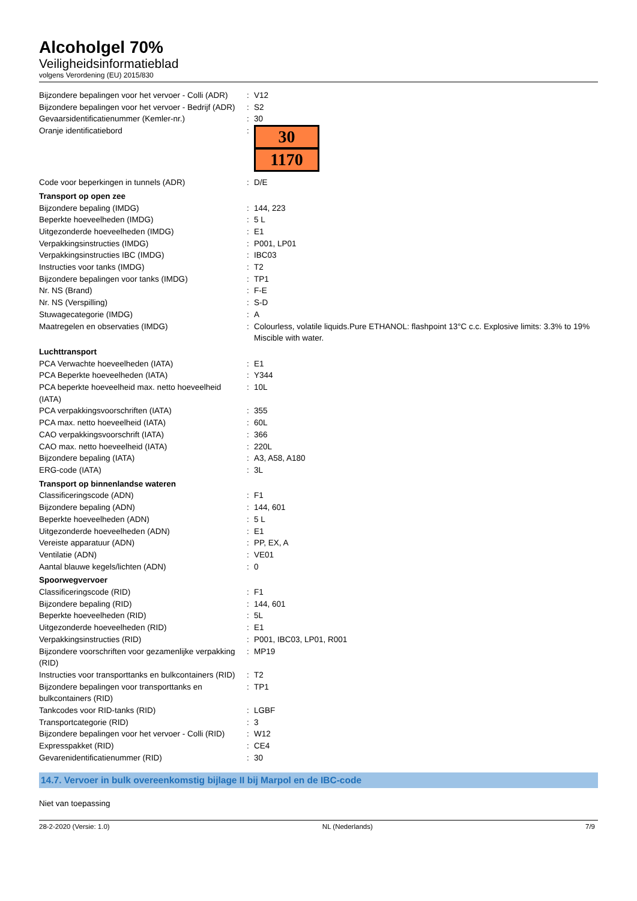Alcoholgel 70%
Veiligheidsinformatieblad
volgens Verordening (EU) 2015/830
| Bijzondere bepalingen voor het vervoer - Colli (ADR) | : | V12 |
| Bijzondere bepalingen voor het vervoer - Bedrijf (ADR) | : | S2 |
| Gevaarsidentificatienummer (Kemler-nr.) | : | 30 |
| Oranje identificatiebord | : | 30 1170 |
| Code voor beperkingen in tunnels (ADR) | : | D/E |
| Transport op open zee | | |
| Bijzondere bepaling (IMDG) | : | 144, 223 |
| Beperkte hoeveelheden (IMDG) | : | 5 L |
| Uitgezonderde hoeveelheden (IMDG) | : | E1 |
| Verpakkingsinstructies (IMDG) | : | P001, LP01 |
| Verpakkingsinstructies IBC (IMDG) | : | IBC03 |
| Instructies voor tanks (IMDG) | : | T2 |
| Bijzondere bepalingen voor tanks (IMDG) | : | TP1 |
| Nr. NS (Brand) | : | F-E |
| Nr. NS (Verspilling) | : | S-D |
| Stuwagecategorie (IMDG) | : | A |
| Maatregelen en observaties (IMDG) | : | Colourless, volatile liquids.Pure ETHANOL: flashpoint 13°C c.c. Explosive limits: 3.3% to 19% Miscible with water. |
| Luchttransport | | |
| PCA Verwachte hoeveelheden (IATA) | : | E1 |
| PCA Beperkte hoeveelheden (IATA) | : | Y344 |
| PCA beperkte hoeveelheid max. netto hoeveelheid (IATA) | : | 10L |
| PCA verpakkingsvoorschriften (IATA) | : | 355 |
| PCA max. netto hoeveelheid (IATA) | : | 60L |
| CAO verpakkingsvoorschrift (IATA) | : | 366 |
| CAO max. netto hoeveelheid (IATA) | : | 220L |
| Bijzondere bepaling (IATA) | : | A3, A58, A180 |
| ERG-code (IATA) | : | 3L |
| Transport op binnenlandse wateren | | |
| Classificeringscode (ADN) | : | F1 |
| Bijzondere bepaling (ADN) | : | 144, 601 |
| Beperkte hoeveelheden (ADN) | : | 5 L |
| Uitgezonderde hoeveelheden (ADN) | : | E1 |
| Vereiste apparatuur (ADN) | : | PP, EX, A |
| Ventilatie (ADN) | : | VE01 |
| Aantal blauwe kegels/lichten (ADN) | : | 0 |
| Spoorwegvervoer | | |
| Classificeringscode (RID) | : | F1 |
| Bijzondere bepaling (RID) | : | 144, 601 |
| Beperkte hoeveelheden (RID) | : | 5L |
| Uitgezonderde hoeveelheden (RID) | : | E1 |
| Verpakkingsinstructies (RID) | : | P001, IBC03, LP01, R001 |
| Bijzondere voorschriften voor gezamenlijke verpakking (RID) | : | MP19 |
| Instructies voor transporttanks en bulkcontainers (RID) | : | T2 |
| Bijzondere bepalingen voor transporttanks en bulkcontainers (RID) | : | TP1 |
| Tankcodes voor RID-tanks (RID) | : | LGBF |
| Transportcategorie (RID) | : | 3 |
| Bijzondere bepalingen voor het vervoer - Colli (RID) | : | W12 |
| Expresspakket (RID) | : | CE4 |
| Gevarenidentificatienummer (RID) | : | 30 |
14.7. Vervoer in bulk overeenkomstig bijlage II bij Marpol en de IBC-code
Niet van toepassing
28-2-2020 (Versie: 1.0) NL (Nederlands) 7/9